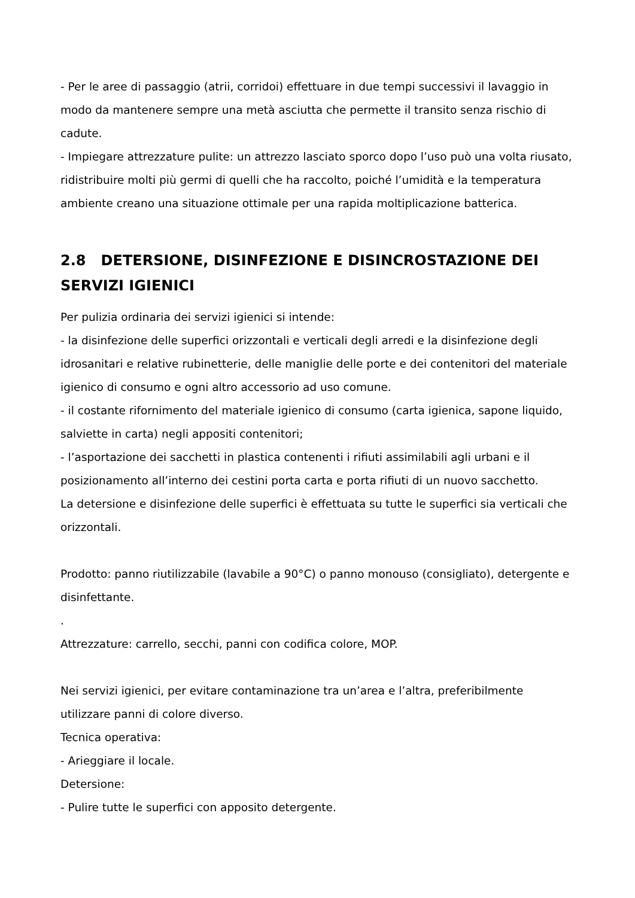- Per le aree di passaggio (atrii, corridoi) effettuare in due tempi successivi il lavaggio in modo da mantenere sempre una metà asciutta che permette il transito senza rischio di cadute.
- Impiegare attrezzature pulite: un attrezzo lasciato sporco dopo l’uso può una volta riusato, ridistribuire molti più germi di quelli che ha raccolto, poiché l’umidità e la temperatura ambiente creano una situazione ottimale per una rapida moltiplicazione batterica.
2.8 DETERSIONE, DISINFEZIONE E DISINCROSTAZIONE DEI SERVIZI IGIENICI
Per pulizia ordinaria dei servizi igienici si intende:
- la disinfezione delle superfici orizzontali e verticali degli arredi e la disinfezione degli idrosanitari e relative rubinetterie, delle maniglie delle porte e dei contenitori del materiale igienico di consumo e ogni altro accessorio ad uso comune.
- il costante rifornimento del materiale igienico di consumo (carta igienica, sapone liquido, salviette in carta) negli appositi contenitori;
- l’asportazione dei sacchetti in plastica contenenti i rifiuti assimilabili agli urbani e il posizionamento all’interno dei cestini porta carta e porta rifiuti di un nuovo sacchetto.
La detersione e disinfezione delle superfici è effettuata su tutte le superfici sia verticali che orizzontali.
Prodotto: panno riutilizzabile (lavabile a 90°C) o panno monouso (consigliato), detergente e disinfettante.
.
Attrezzature: carrello, secchi, panni con codifica colore, MOP.
Nei servizi igienici, per evitare contaminazione tra un’area e l’altra, preferibilmente utilizzare panni di colore diverso.
Tecnica operativa:
- Arieggiare il locale.
Detersione:
- Pulire tutte le superfici con apposito detergente.